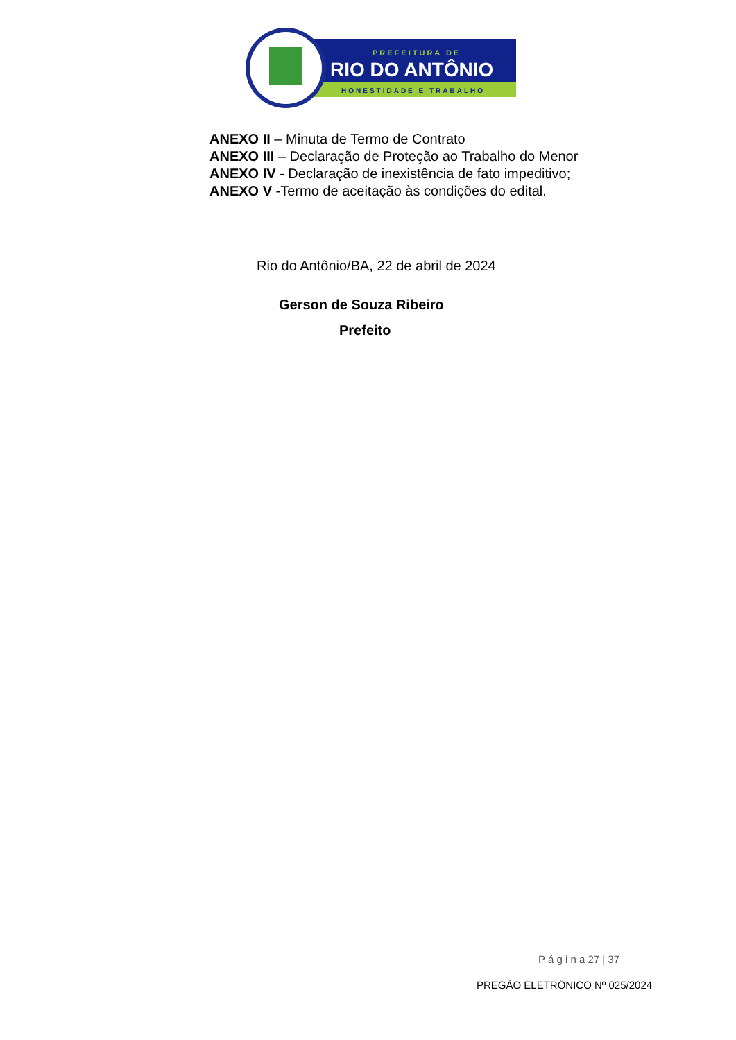PREFEITURA DE
RIO DO ANTÔNIO
HONESTIDADE E TRABALHO
ANEXO II – Minuta de Termo de Contrato
ANEXO III – Declaração de Proteção ao Trabalho do Menor
ANEXO IV - Declaração de inexistência de fato impeditivo;
ANEXO V -Termo de aceitação às condições do edital.
Rio do Antônio/BA, 22 de abril de 2024
Gerson de Souza Ribeiro
Prefeito
P á g i n a 27 | 37
PREGÃO ELETRÔNICO Nº 025/2024